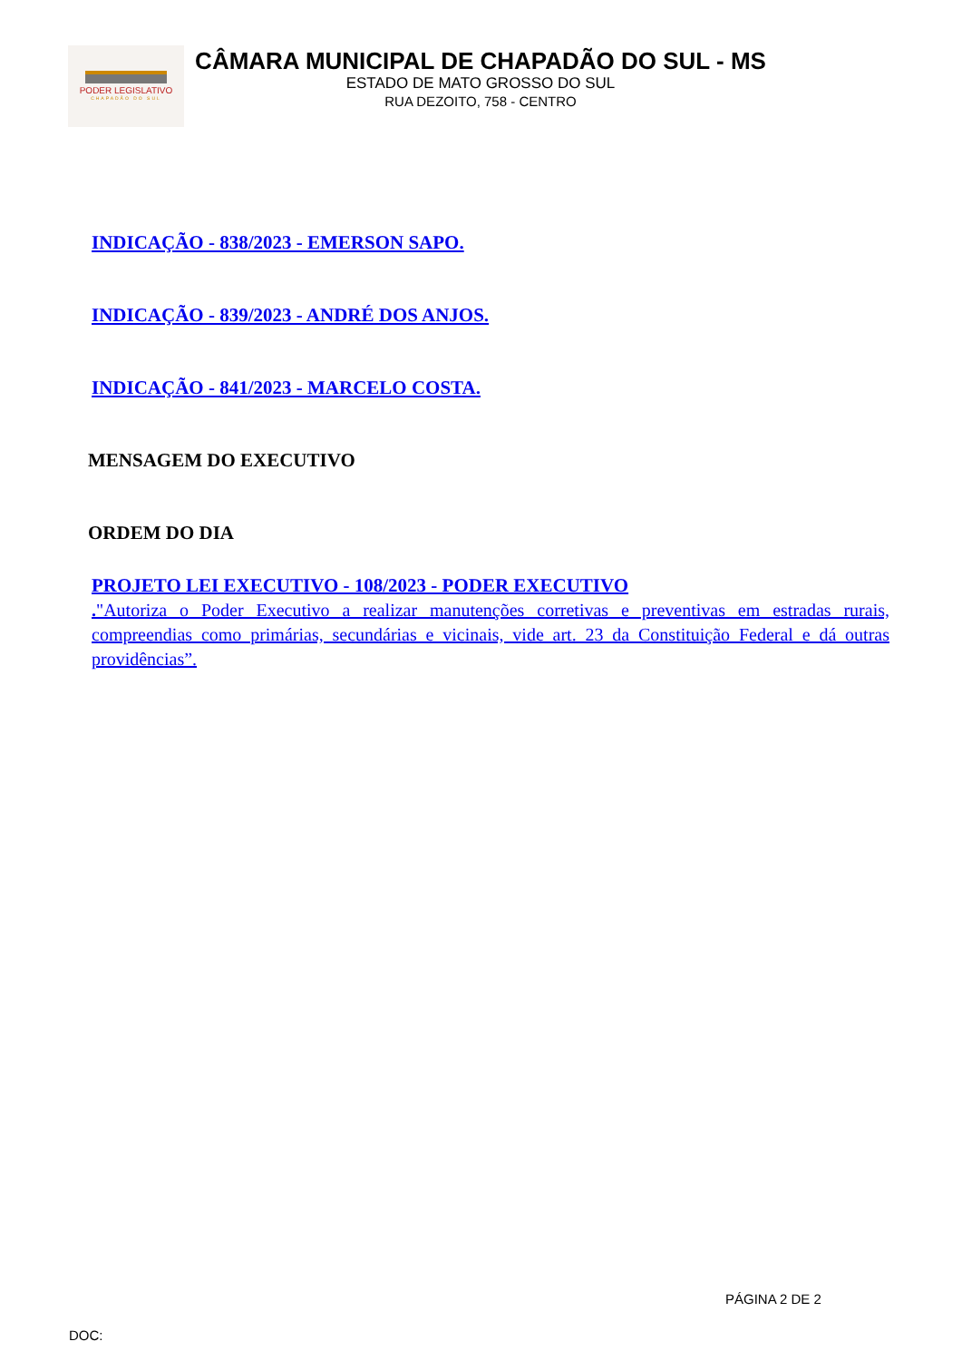PODER LEGISLATIVO
CHAPADÃO DO SUL
CÂMARA MUNICIPAL DE CHAPADÃO DO SUL - MS
ESTADO DE MATO GROSSO DO SUL
RUA DEZOITO, 758 - CENTRO
INDICAÇÃO - 838/2023 - EMERSON SAPO.
INDICAÇÃO - 839/2023 - ANDRÉ DOS ANJOS.
INDICAÇÃO - 841/2023 - MARCELO COSTA.
MENSAGEM DO EXECUTIVO
ORDEM DO DIA
PROJETO LEI EXECUTIVO - 108/2023 - PODER EXECUTIVO
."Autoriza o Poder Executivo a realizar manutenções corretivas e preventivas em estradas rurais, compreendias como primárias, secundárias e vicinais, vide art. 23 da Constituição Federal e dá outras providências”.
PÁGINA 2 DE 2
DOC: